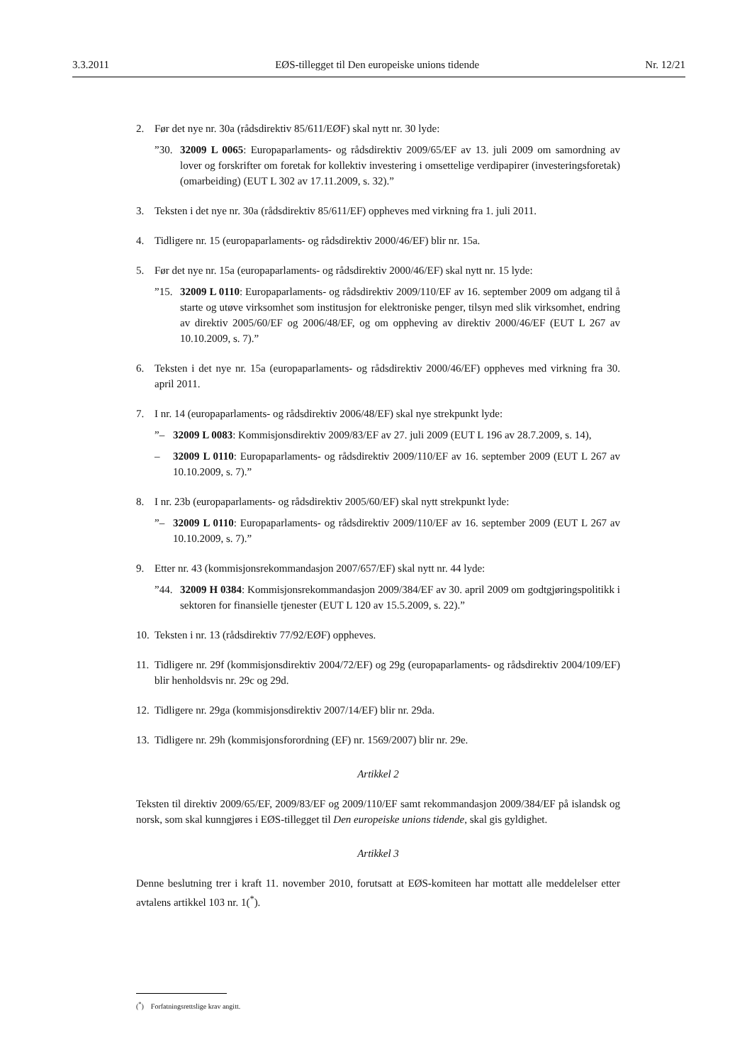3.3.2011 EØS-tillegget til Den europeiske unions tidende Nr. 12/21
2. Før det nye nr. 30a (rådsdirektiv 85/611/EØF) skal nytt nr. 30 lyde:
”30. 32009 L 0065: Europaparlaments- og rådsdirektiv 2009/65/EF av 13. juli 2009 om samordning av lover og forskrifter om foretak for kollektiv investering i omsettelige verdipapirer (investeringsforetak) (omarbeiding) (EUT L 302 av 17.11.2009, s. 32).”
3. Teksten i det nye nr. 30a (rådsdirektiv 85/611/EF) oppheves med virkning fra 1. juli 2011.
4. Tidligere nr. 15 (europaparlaments- og rådsdirektiv 2000/46/EF) blir nr. 15a.
5. Før det nye nr. 15a (europaparlaments- og rådsdirektiv 2000/46/EF) skal nytt nr. 15 lyde:
”15. 32009 L 0110: Europaparlaments- og rådsdirektiv 2009/110/EF av 16. september 2009 om adgang til å starte og utøve virksomhet som institusjon for elektroniske penger, tilsyn med slik virksomhet, endring av direktiv 2005/60/EF og 2006/48/EF, og om oppheving av direktiv 2000/46/EF (EUT L 267 av 10.10.2009, s. 7).”
6. Teksten i det nye nr. 15a (europaparlaments- og rådsdirektiv 2000/46/EF) oppheves med virkning fra 30. april 2011.
7. I nr. 14 (europaparlaments- og rådsdirektiv 2006/48/EF) skal nye strekpunkt lyde:
”– 32009 L 0083: Kommisjonsdirektiv 2009/83/EF av 27. juli 2009 (EUT L 196 av 28.7.2009, s. 14),
– 32009 L 0110: Europaparlaments- og rådsdirektiv 2009/110/EF av 16. september 2009 (EUT L 267 av 10.10.2009, s. 7).”
8. I nr. 23b (europaparlaments- og rådsdirektiv 2005/60/EF) skal nytt strekpunkt lyde:
”– 32009 L 0110: Europaparlaments- og rådsdirektiv 2009/110/EF av 16. september 2009 (EUT L 267 av 10.10.2009, s. 7).”
9. Etter nr. 43 (kommisjonsrekommandasjon 2007/657/EF) skal nytt nr. 44 lyde:
”44. 32009 H 0384: Kommisjonsrekommandasjon 2009/384/EF av 30. april 2009 om godtgjøringspolitikk i sektoren for finansielle tjenester (EUT L 120 av 15.5.2009, s. 22).”
10. Teksten i nr. 13 (rådsdirektiv 77/92/EØF) oppheves.
11. Tidligere nr. 29f (kommisjonsdirektiv 2004/72/EF) og 29g (europaparlaments- og rådsdirektiv 2004/109/EF) blir henholdsvis nr. 29c og 29d.
12. Tidligere nr. 29ga (kommisjonsdirektiv 2007/14/EF) blir nr. 29da.
13. Tidligere nr. 29h (kommisjonsforordning (EF) nr. 1569/2007) blir nr. 29e.
Artikkel 2
Teksten til direktiv 2009/65/EF, 2009/83/EF og 2009/110/EF samt rekommandasjon 2009/384/EF på islandsk og norsk, som skal kunngjøres i EØS-tillegget til Den europeiske unions tidende, skal gis gyldighet.
Artikkel 3
Denne beslutning trer i kraft 11. november 2010, forutsatt at EØS-komiteen har mottatt alle meddelelser etter avtalens artikkel 103 nr. 1(<sup>*</sup>).
(<sup>*</sup>) Forfatningsrettslige krav angitt.